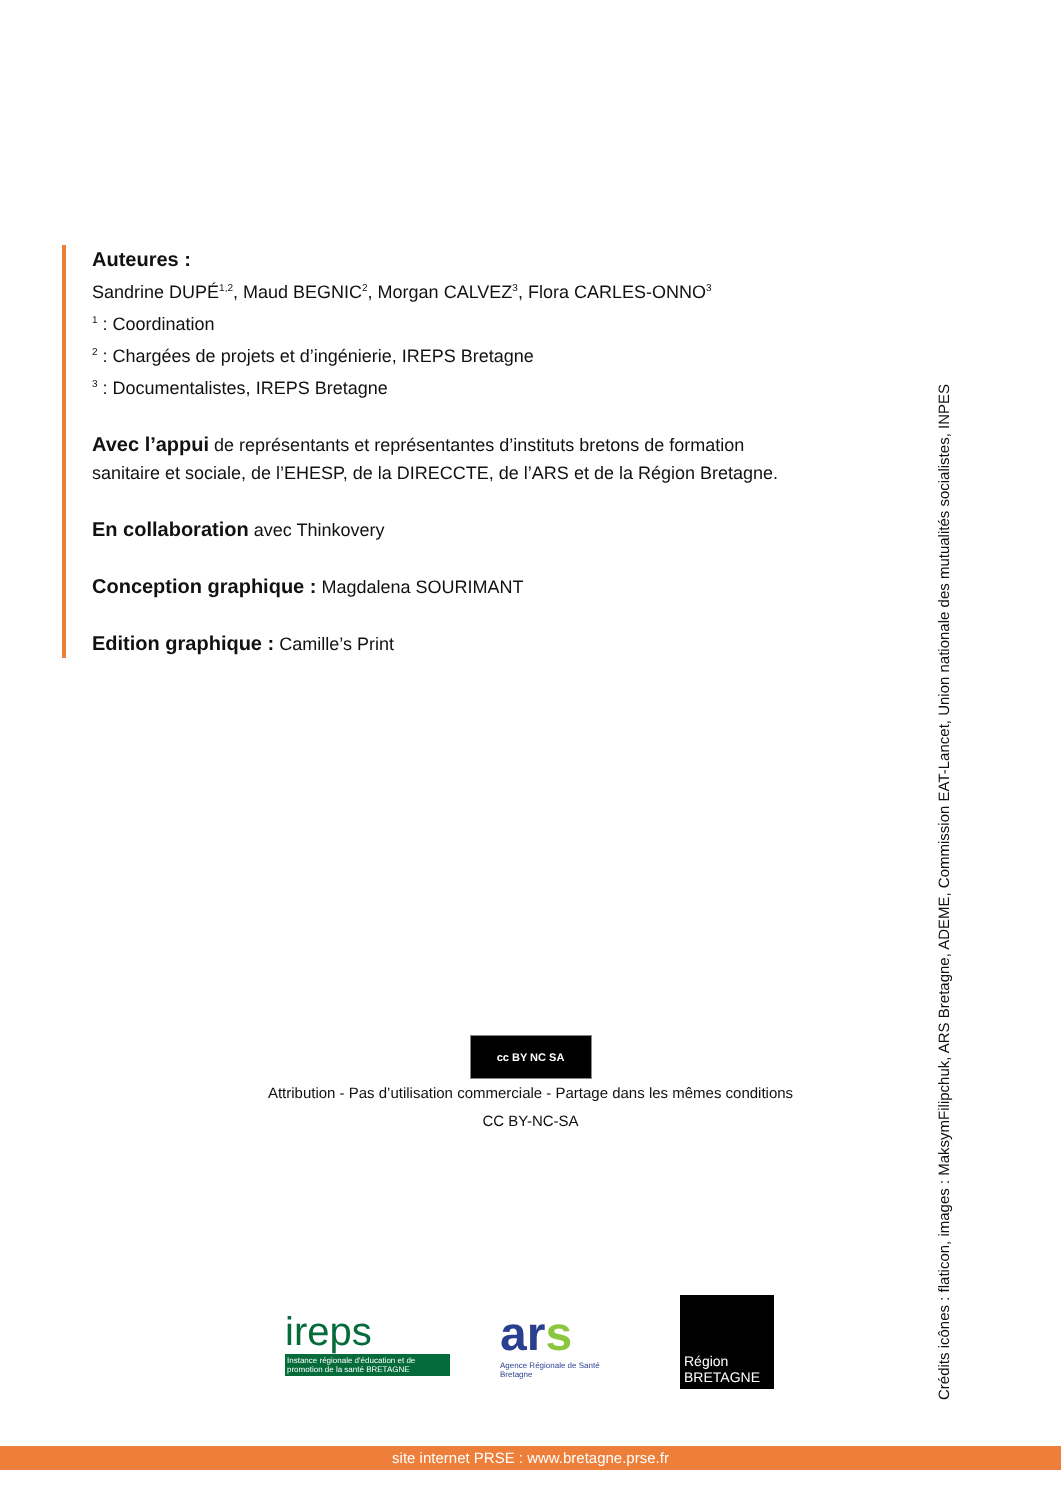Auteures :
Sandrine DUPÉ<sup>1,2</sup>, Maud BEGNIC<sup>2</sup>, Morgan CALVEZ<sup>3</sup>, Flora CARLES-ONNO<sup>3</sup>
<sup>1</sup> : Coordination
<sup>2</sup> : Chargées de projets et d’ingénierie, IREPS Bretagne
<sup>3</sup> : Documentalistes, IREPS Bretagne
Avec l’appui de représentants et représentantes d’instituts bretons de formation sanitaire et sociale, de l’EHESP, de la DIRECCTE, de l’ARS et de la Région Bretagne.
En collaboration avec Thinkovery
Conception graphique : Magdalena SOURIMANT
Edition graphique : Camille’s Print
Crédits icônes : flaticon, images : MaksymFilipchuk, ARS Bretagne, ADEME, Commission EAT-Lancet, Union nationale des mutualités socialistes, INPES
cc BY NC SA
Attribution - Pas d’utilisation commerciale - Partage dans les mêmes conditions
CC BY-NC-SA
ireps
Instance régionale d'éducation et de promotion de la santé BRETAGNE
ars
Agence Régionale de Santé Bretagne
Région BRETAGNE
site internet PRSE : www.bretagne.prse.fr